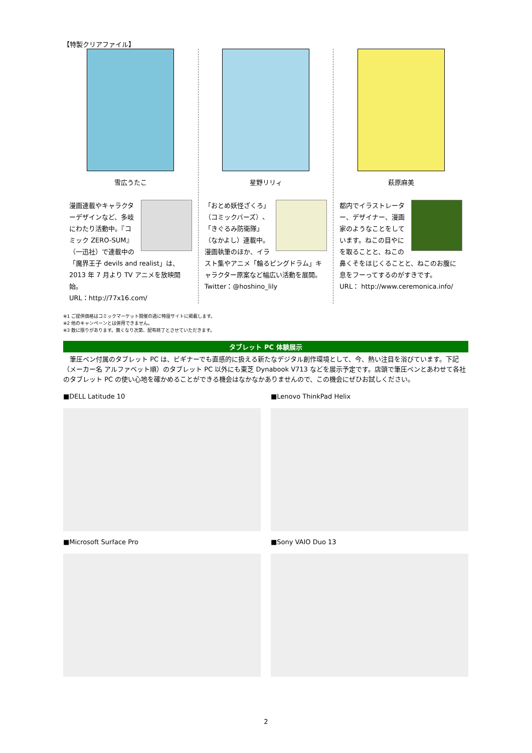【特製クリアファイル】
雪広うたこ
漫画連載やキャラクターデザインなど、多岐にわたり活動中。『コミック ZERO-SUM』（一迅社）で連載中の「魔界王子 devils and realist」は、2013 年 7 月より TV アニメを放映開始。
URL：http://77x16.com/
星野リリィ
「おとめ妖怪ざくろ」（コミックバーズ）、「きぐるみ防衛隊」（なかよし）連載中。漫画執筆のほか、イラスト集やアニメ「輪るピングドラム」キャラクター原案など幅広い活動を展開。
Twitter：@hoshino_lily
萩原麻美
都内でイラストレーター、デザイナー、漫画家のようなことをしています。ねこの目やにを取ることと、ねこの鼻くそをほじくることと、ねこのお腹に息をフーってするのがすきです。
URL： http://www.ceremonica.info/
※1 ご提供価格はコミックマーケット開催の週に特設サイトに掲載します。
※2 他のキャンペーンとは併用できません。
※3 数に限りがあります。無くなり次第、配布終了とさせていただきます。
タブレット PC 体験展示
　筆圧ペン付属のタブレット PC は、ビギナーでも直感的に扱える新たなデジタル創作環境として、今、熱い注目を浴びています。下記（メーカー名 アルファベット順）のタブレット PC 以外にも東芝 Dynabook V713 などを展示予定です。店頭で筆圧ペンとあわせて各社のタブレット PC の使い心地を確かめることができる機会はなかなかありませんので、この機会にぜひお試しください。
■DELL Latitude 10
■Lenovo ThinkPad Helix
■Microsoft Surface Pro
■Sony VAIO Duo 13
2